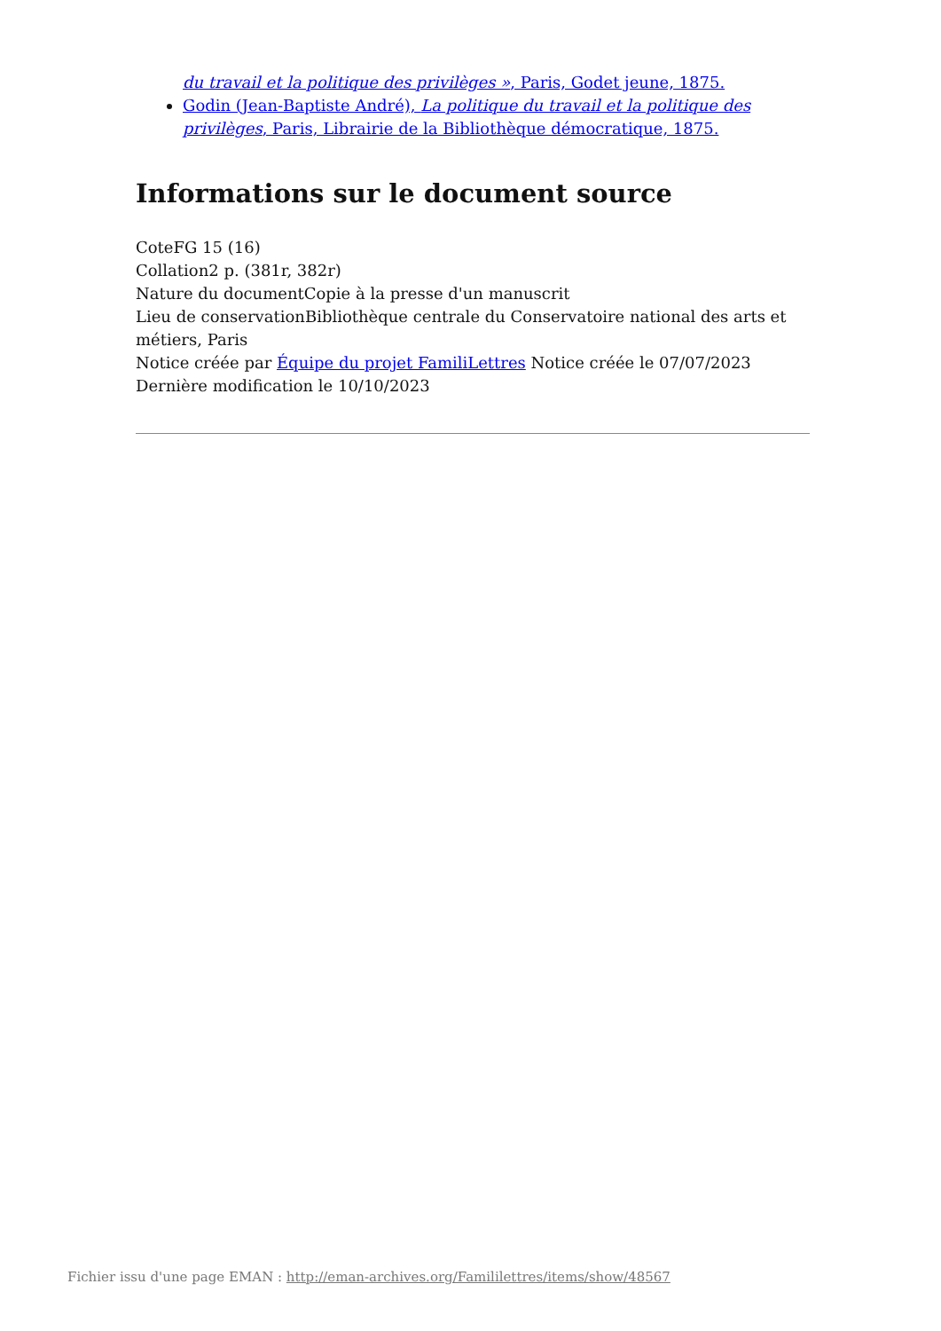du travail et la politique des privilèges », Paris, Godet jeune, 1875.
Godin (Jean-Baptiste André), La politique du travail et la politique des privilèges, Paris, Librairie de la Bibliothèque démocratique, 1875.
Informations sur le document source
CoteFG 15 (16)
Collation2 p. (381r, 382r)
Nature du documentCopie à la presse d'un manuscrit
Lieu de conservationBibliothèque centrale du Conservatoire national des arts et métiers, Paris
Notice créée par Équipe du projet FamiliLettres Notice créée le 07/07/2023
Dernière modification le 10/10/2023
Fichier issu d'une page EMAN : http://eman-archives.org/Famililettres/items/show/48567